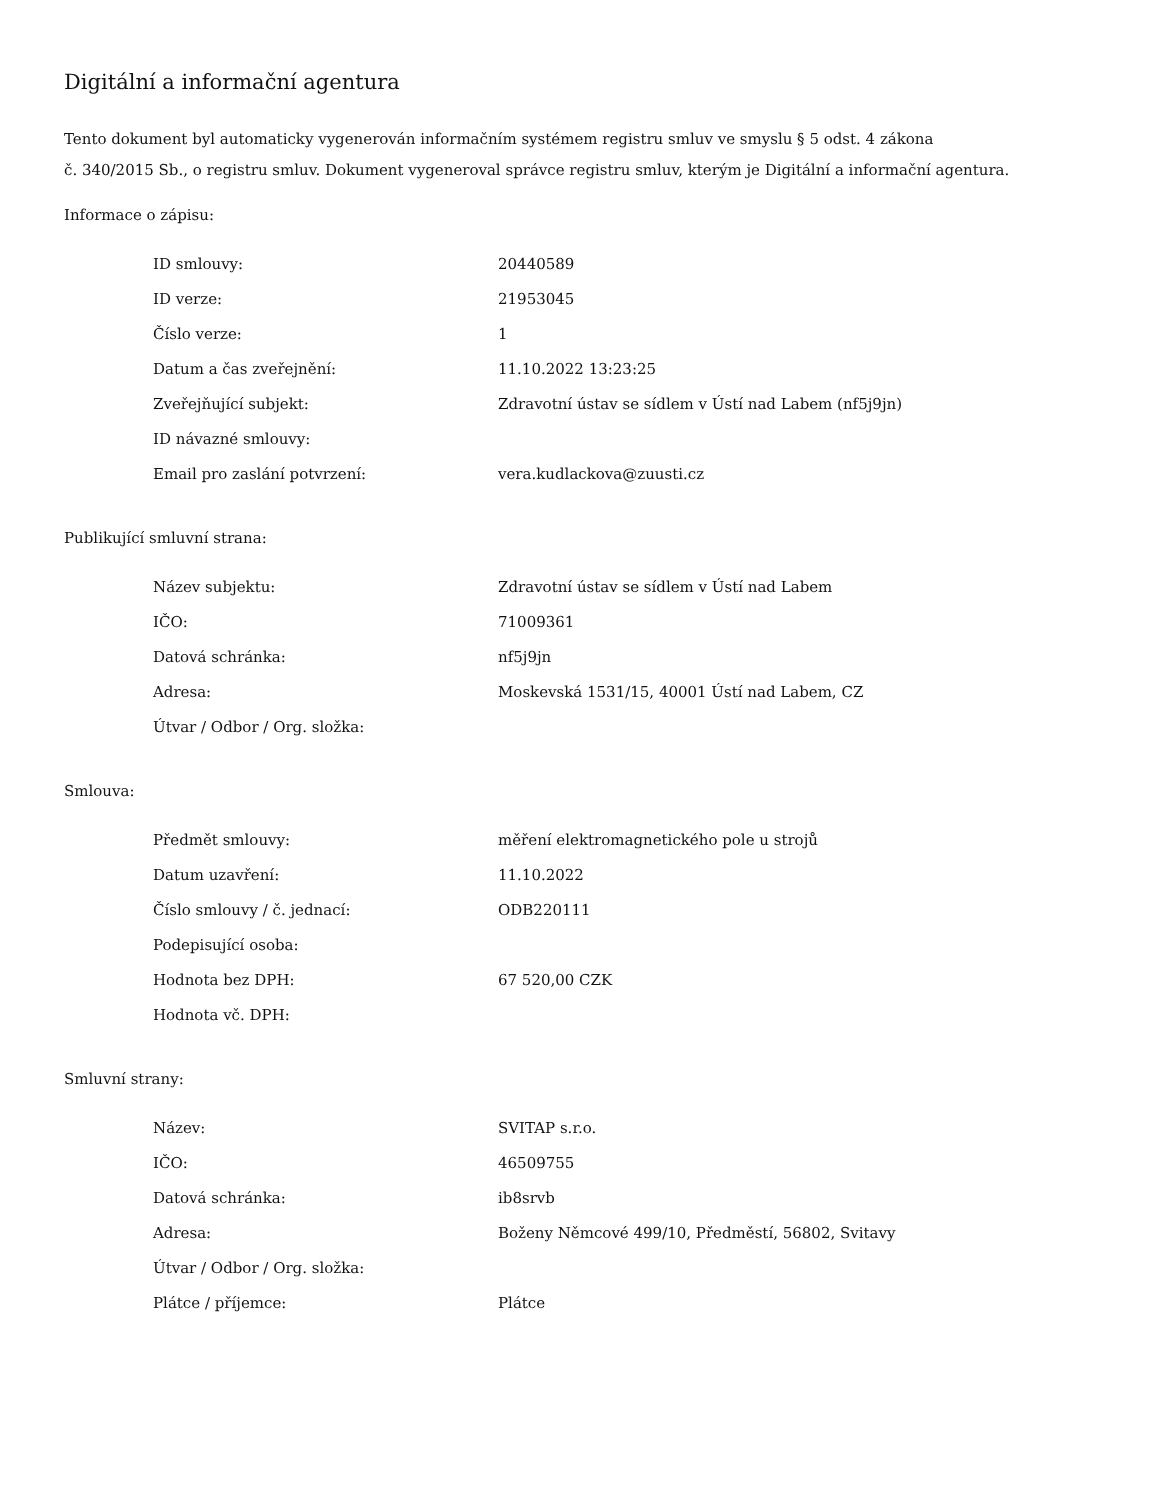Digitální a informační agentura
Tento dokument byl automaticky vygenerován informačním systémem registru smluv ve smyslu § 5 odst. 4 zákona
č. 340/2015 Sb., o registru smluv. Dokument vygeneroval správce registru smluv, kterým je Digitální a informační agentura.
Informace o zápisu:
| ID smlouvy: | 20440589 |
| ID verze: | 21953045 |
| Číslo verze: | 1 |
| Datum a čas zveřejnění: | 11.10.2022 13:23:25 |
| Zveřejňující subjekt: | Zdravotní ústav se sídlem v Ústí nad Labem (nf5j9jn) |
| ID návazné smlouvy: | |
| Email pro zaslání potvrzení: | vera.kudlackova@zuusti.cz |
Publikující smluvní strana:
| Název subjektu: | Zdravotní ústav se sídlem v Ústí nad Labem |
| IČO: | 71009361 |
| Datová schránka: | nf5j9jn |
| Adresa: | Moskevská 1531/15, 40001 Ústí nad Labem, CZ |
| Útvar / Odbor / Org. složka: | |
Smlouva:
| Předmět smlouvy: | měření elektromagnetického pole u strojů |
| Datum uzavření: | 11.10.2022 |
| Číslo smlouvy / č. jednací: | ODB220111 |
| Podepisující osoba: | |
| Hodnota bez DPH: | 67 520,00 CZK |
| Hodnota vč. DPH: | |
Smluvní strany:
| Název: | SVITAP s.r.o. |
| IČO: | 46509755 |
| Datová schránka: | ib8srvb |
| Adresa: | Boženy Němcové 499/10, Předměstí, 56802, Svitavy |
| Útvar / Odbor / Org. složka: | |
| Plátce / příjemce: | Plátce |